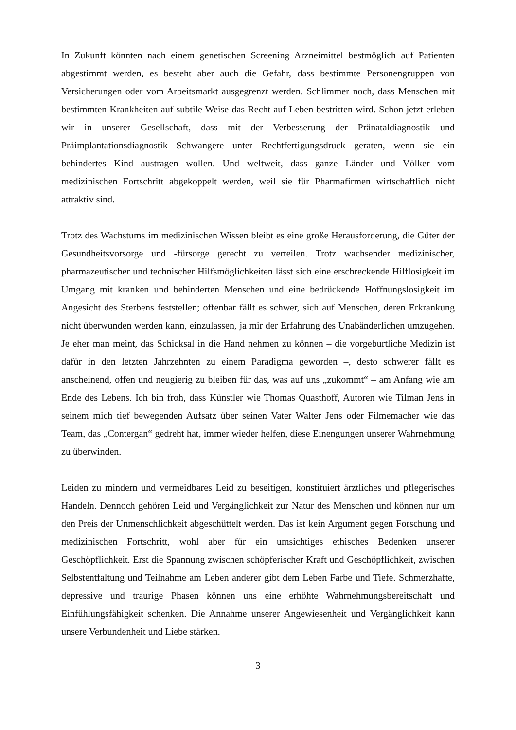In Zukunft könnten nach einem genetischen Screening Arzneimittel bestmöglich auf Patienten abgestimmt werden, es besteht aber auch die Gefahr, dass bestimmte Personengruppen von Versicherungen oder vom Arbeitsmarkt ausgegrenzt werden. Schlimmer noch, dass Menschen mit bestimmten Krankheiten auf subtile Weise das Recht auf Leben bestritten wird. Schon jetzt erleben wir in unserer Gesellschaft, dass mit der Verbesserung der Pränataldiagnostik und Präimplantationsdiagnostik Schwangere unter Rechtfertigungsdruck geraten, wenn sie ein behindertes Kind austragen wollen. Und weltweit, dass ganze Länder und Völker vom medizinischen Fortschritt abgekoppelt werden, weil sie für Pharmafirmen wirtschaftlich nicht attraktiv sind.
Trotz des Wachstums im medizinischen Wissen bleibt es eine große Herausforderung, die Güter der Gesundheitsvorsorge und -fürsorge gerecht zu verteilen. Trotz wachsender medizinischer, pharmazeutischer und technischer Hilfsmöglichkeiten lässt sich eine erschreckende Hilflosigkeit im Umgang mit kranken und behinderten Menschen und eine bedrückende Hoffnungslosigkeit im Angesicht des Sterbens feststellen; offenbar fällt es schwer, sich auf Menschen, deren Erkrankung nicht überwunden werden kann, einzulassen, ja mir der Erfahrung des Unabänderlichen umzugehen. Je eher man meint, das Schicksal in die Hand nehmen zu können – die vorgeburtliche Medizin ist dafür in den letzten Jahrzehnten zu einem Paradigma geworden –, desto schwerer fällt es anscheinend, offen und neugierig zu bleiben für das, was auf uns „zukommt“ – am Anfang wie am Ende des Lebens. Ich bin froh, dass Künstler wie Thomas Quasthoff, Autoren wie Tilman Jens in seinem mich tief bewegenden Aufsatz über seinen Vater Walter Jens oder Filmemacher wie das Team, das „Contergan“ gedreht hat, immer wieder helfen, diese Einengungen unserer Wahrnehmung zu überwinden.
Leiden zu mindern und vermeidbares Leid zu beseitigen, konstituiert ärztliches und pflegerisches Handeln. Dennoch gehören Leid und Vergänglichkeit zur Natur des Menschen und können nur um den Preis der Unmenschlichkeit abgeschüttelt werden. Das ist kein Argument gegen Forschung und medizinischen Fortschritt, wohl aber für ein umsichtiges ethisches Bedenken unserer Geschöpflichkeit. Erst die Spannung zwischen schöpferischer Kraft und Geschöpflichkeit, zwischen Selbstentfaltung und Teilnahme am Leben anderer gibt dem Leben Farbe und Tiefe. Schmerzhafte, depressive und traurige Phasen können uns eine erhöhte Wahrnehmungsbereitschaft und Einfühlungsfähigkeit schenken. Die Annahme unserer Angewiesenheit und Vergänglichkeit kann unsere Verbundenheit und Liebe stärken.
3